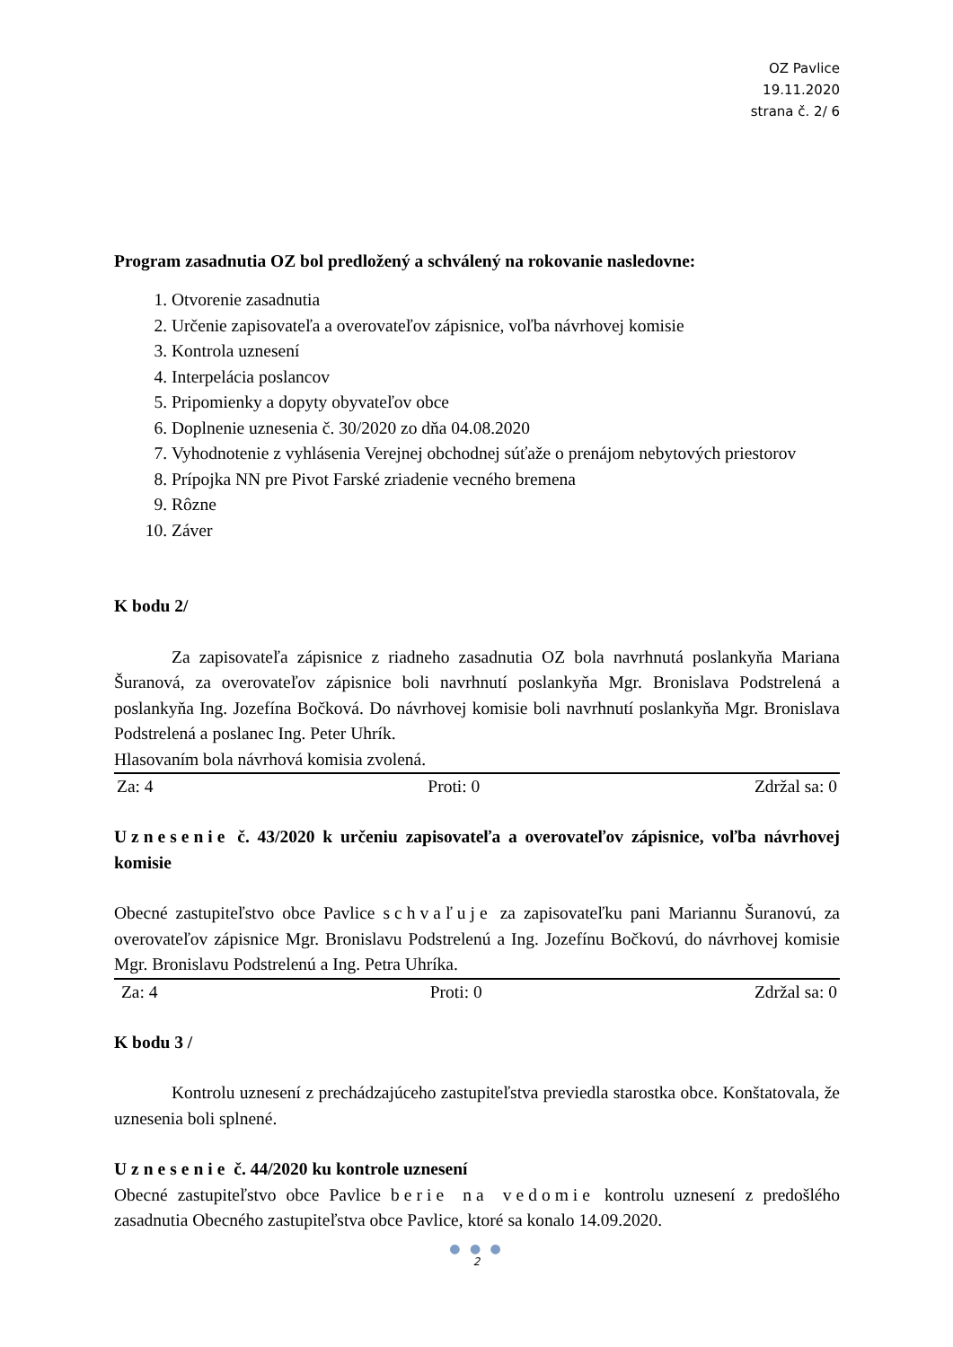OZ Pavlice
19.11.2020
strana č. 2/ 6
Program zasadnutia OZ bol predložený a schválený na rokovanie nasledovne:
1. Otvorenie zasadnutia
2. Určenie zapisovateľa a overovateľov zápisnice, voľba návrhovej komisie
3. Kontrola uznesení
4. Interpelácia poslancov
5. Pripomienky a dopyty obyvateľov obce
6. Doplnenie uznesenia č. 30/2020 zo dňa 04.08.2020
7. Vyhodnotenie z vyhlásenia Verejnej obchodnej súťaže o prenájom nebytových priestorov
8. Prípojka NN pre Pivot Farské zriadenie vecného bremena
9. Rôzne
10. Záver
K bodu 2/
Za zapisovateľa zápisnice z riadneho zasadnutia OZ bola navrhnutá poslankyňa Mariana Šuranová, za overovateľov zápisnice boli navrhnutí poslankyňa Mgr. Bronislava Podstrelená a poslankyňa Ing. Jozefína Bočková. Do návrhovej komisie boli navrhnutí poslankyňa Mgr. Bronislava Podstrelená a poslanec Ing. Peter Uhrík.
Hlasovaním bola návrhová komisia zvolená.
Za: 4 Proti: 0 Zdržal sa: 0
Uznesenie č. 43/2020 k určeniu zapisovateľa a overovateľov zápisnice, voľba návrhovej komisie
Obecné zastupiteľstvo obce Pavlice schvaľuje za zapisovateľku pani Mariannu Šuranovú, za overovateľov zápisnice Mgr. Bronislavu Podstrelenú a Ing. Jozefínu Bočkovú, do návrhovej komisie Mgr. Bronislavu Podstrelenú a Ing. Petra Uhríka.
Za: 4 Proti: 0 Zdržal sa: 0
K bodu 3 /
Kontrolu uznesení z prechádzajúceho zastupiteľstva previedla starostka obce. Konštatovala, že uznesenia boli splnené.
Uznesenie č. 44/2020 ku kontrole uznesení
Obecné zastupiteľstvo obce Pavlice berie na vedomie kontrolu uznesení z predošlého zasadnutia Obecného zastupiteľstva obce Pavlice, ktoré sa konalo 14.09.2020.
● ● ●
2